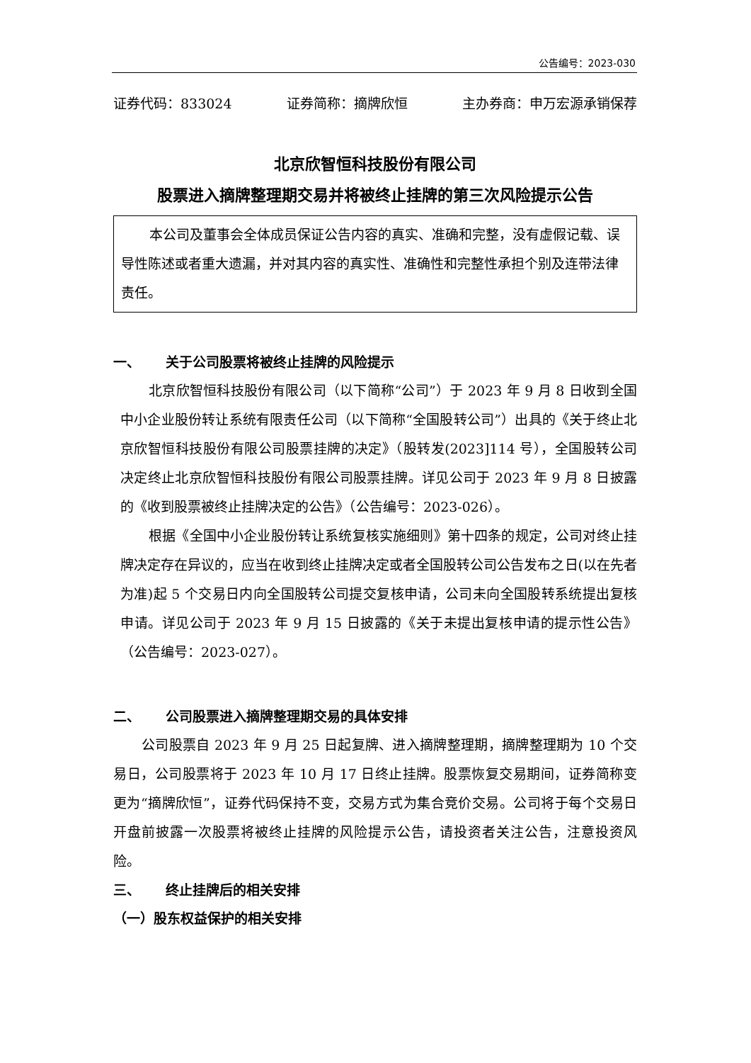公告编号：2023-030
证券代码：833024 证券简称：摘牌欣恒 主办券商：申万宏源承销保荐
北京欣智恒科技股份有限公司
股票进入摘牌整理期交易并将被终止挂牌的第三次风险提示公告
本公司及董事会全体成员保证公告内容的真实、准确和完整，没有虚假记载、误导性陈述或者重大遗漏，并对其内容的真实性、准确性和完整性承担个别及连带法律责任。
一、 关于公司股票将被终止挂牌的风险提示
北京欣智恒科技股份有限公司（以下简称“公司”）于 2023 年 9 月 8 日收到全国中小企业股份转让系统有限责任公司（以下简称“全国股转公司”）出具的《关于终止北京欣智恒科技股份有限公司股票挂牌的决定》（股转发(2023]114 号），全国股转公司决定终止北京欣智恒科技股份有限公司股票挂牌。详见公司于 2023 年 9 月 8 日披露的《收到股票被终止挂牌决定的公告》（公告编号：2023-026）。
根据《全国中小企业股份转让系统复核实施细则》第十四条的规定，公司对终止挂牌决定存在异议的，应当在收到终止挂牌决定或者全国股转公司公告发布之日(以在先者为准)起 5 个交易日内向全国股转公司提交复核申请，公司未向全国股转系统提出复核申请。详见公司于 2023 年 9 月 15 日披露的《关于未提出复核申请的提示性公告》（公告编号：2023-027）。
二、 公司股票进入摘牌整理期交易的具体安排
公司股票自 2023 年 9 月 25 日起复牌、进入摘牌整理期，摘牌整理期为 10 个交易日，公司股票将于 2023 年 10 月 17 日终止挂牌。股票恢复交易期间，证券简称变更为“摘牌欣恒”，证券代码保持不变，交易方式为集合竞价交易。公司将于每个交易日开盘前披露一次股票将被终止挂牌的风险提示公告，请投资者关注公告，注意投资风险。
三、 终止挂牌后的相关安排
（一）股东权益保护的相关安排